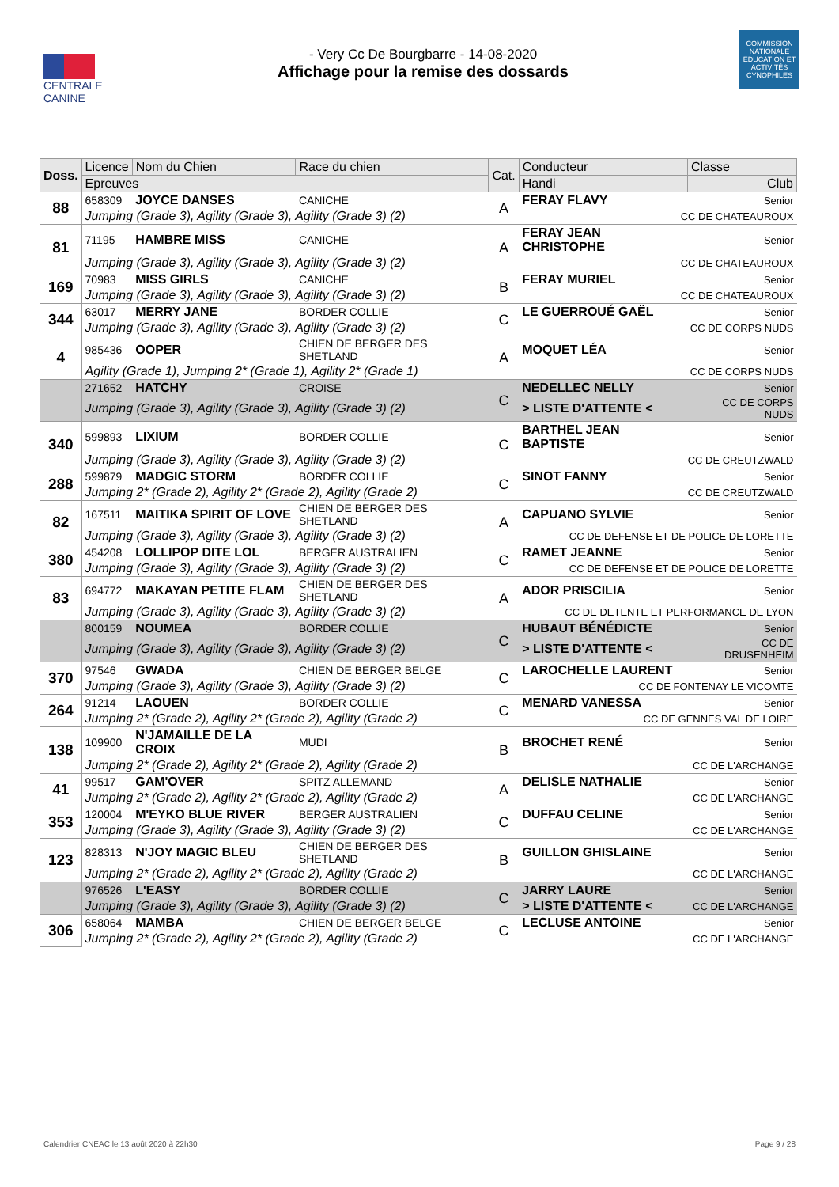CENTRALE
CANINE
- Very Cc De Bourgbarre - 14-08-2020
Affichage pour la remise des dossards
COMMISSION NATIONALE EDUCATION ET ACTIVITÉS CYNOPHILES
| Doss. | Licence | Nom du Chien | Race du chien | Cat. | Conducteur | Classe |
| --- | --- | --- | --- | --- | --- | --- |
| | Epreuves | | | | Handi | Club |
| 88 | 658309 | JOYCE DANSES | CANICHE | A | FERAY FLAVY | Senior |
| | Jumping (Grade 3), Agility (Grade 3), Agility (Grade 3) (2) | | | | CC DE CHATEAUROUX | |
| 81 | 71195 | HAMBRE MISS | CANICHE | A | FERAY JEAN CHRISTOPHE | Senior |
| | Jumping (Grade 3), Agility (Grade 3), Agility (Grade 3) (2) | | | | CC DE CHATEAUROUX | |
| 169 | 70983 | MISS GIRLS | CANICHE | B | FERAY MURIEL | Senior |
| | Jumping (Grade 3), Agility (Grade 3), Agility (Grade 3) (2) | | | | CC DE CHATEAUROUX | |
| 344 | 63017 | MERRY JANE | BORDER COLLIE | C | LE GUERROUÉ GAËL | Senior |
| | Jumping (Grade 3), Agility (Grade 3), Agility (Grade 3) (2) | | | | CC DE CORPS NUDS | |
| 4 | 985436 | OOPER | CHIEN DE BERGER DES SHETLAND | A | MOQUET LÉA | Senior |
| | Agility (Grade 1), Jumping 2* (Grade 1), Agility 2* (Grade 1) | | | | CC DE CORPS NUDS | |
| | 271652 | HATCHY | CROISE | C | NEDELLEC NELLY | Senior |
| | Jumping (Grade 3), Agility (Grade 3), Agility (Grade 3) (2) | | | | > LISTE D'ATTENTE < | CC DE CORPS NUDS |
| 340 | 599893 | LIXIUM | BORDER COLLIE | C | BARTHEL JEAN BAPTISTE | Senior |
| | Jumping (Grade 3), Agility (Grade 3), Agility (Grade 3) (2) | | | | CC DE CREUTZWALD | |
| 288 | 599879 | MADGIC STORM | BORDER COLLIE | C | SINOT FANNY | Senior |
| | Jumping 2* (Grade 2), Agility 2* (Grade 2), Agility (Grade 2) | | | | CC DE CREUTZWALD | |
| 82 | 167511 | MAITIKA SPIRIT OF LOVE | CHIEN DE BERGER DES SHETLAND | A | CAPUANO SYLVIE | Senior |
| | Jumping (Grade 3), Agility (Grade 3), Agility (Grade 3) (2) | | | | CC DE DEFENSE ET DE POLICE DE LORETTE | |
| 380 | 454208 | LOLLIPOP DITE LOL | BERGER AUSTRALIEN | C | RAMET JEANNE | Senior |
| | Jumping (Grade 3), Agility (Grade 3), Agility (Grade 3) (2) | | | | CC DE DEFENSE ET DE POLICE DE LORETTE | |
| 83 | 694772 | MAKAYAN PETITE FLAM | CHIEN DE BERGER DES SHETLAND | A | ADOR PRISCILIA | Senior |
| | Jumping (Grade 3), Agility (Grade 3), Agility (Grade 3) (2) | | | | CC DE DETENTE ET PERFORMANCE DE LYON | |
| | 800159 | NOUMEA | BORDER COLLIE | C | HUBAUT BÉNÉDICTE | Senior |
| | Jumping (Grade 3), Agility (Grade 3), Agility (Grade 3) (2) | | | | > LISTE D'ATTENTE < | CC DE DRUSENHEIM |
| 370 | 97546 | GWADA | CHIEN DE BERGER BELGE | C | LAROCHELLE LAURENT | Senior |
| | Jumping (Grade 3), Agility (Grade 3), Agility (Grade 3) (2) | | | | CC DE FONTENAY LE VICOMTE | |
| 264 | 91214 | LAOUEN | BORDER COLLIE | C | MENARD VANESSA | Senior |
| | Jumping 2* (Grade 2), Agility 2* (Grade 2), Agility (Grade 2) | | | | CC DE GENNES VAL DE LOIRE | |
| 138 | 109900 | N'JAMAILLE DE LA CROIX | MUDI | B | BROCHET RENÉ | Senior |
| | Jumping 2* (Grade 2), Agility 2* (Grade 2), Agility (Grade 2) | | | | CC DE L'ARCHANGE | |
| 41 | 99517 | GAM'OVER | SPITZ ALLEMAND | A | DELISLE NATHALIE | Senior |
| | Jumping 2* (Grade 2), Agility 2* (Grade 2), Agility (Grade 2) | | | | CC DE L'ARCHANGE | |
| 353 | 120004 | M'EYKO BLUE RIVER | BERGER AUSTRALIEN | C | DUFFAU CELINE | Senior |
| | Jumping (Grade 3), Agility (Grade 3), Agility (Grade 3) (2) | | | | CC DE L'ARCHANGE | |
| 123 | 828313 | N'JOY MAGIC BLEU | CHIEN DE BERGER DES SHETLAND | B | GUILLON GHISLAINE | Senior |
| | Jumping 2* (Grade 2), Agility 2* (Grade 2), Agility (Grade 2) | | | | CC DE L'ARCHANGE | |
| | 976526 | L'EASY | BORDER COLLIE | C | JARRY LAURE | Senior |
| | Jumping (Grade 3), Agility (Grade 3), Agility (Grade 3) (2) | | | | > LISTE D'ATTENTE < | CC DE L'ARCHANGE |
| 306 | 658064 | MAMBA | CHIEN DE BERGER BELGE | C | LECLUSE ANTOINE | Senior |
| | Jumping 2* (Grade 2), Agility 2* (Grade 2), Agility (Grade 2) | | | | CC DE L'ARCHANGE | |
Calendrier CNEAC le 13 août 2020 à 22h30 Page 9 / 28